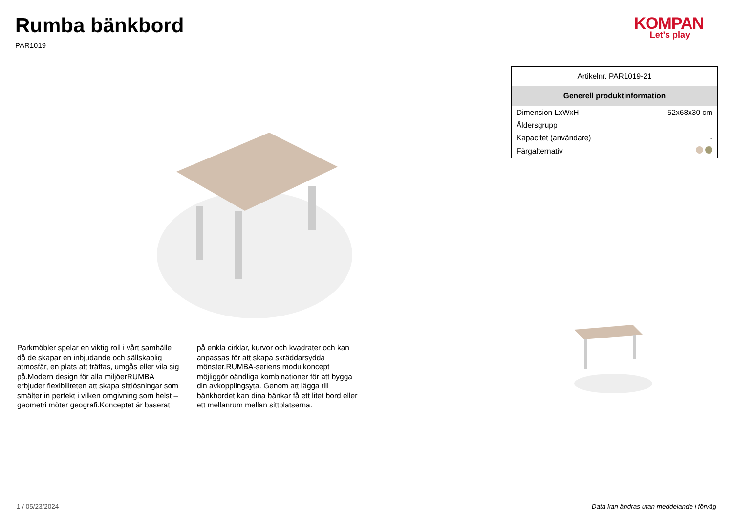Rumba bänkbord
PAR1019
KOMPAN
Let's play
Parkmöbler spelar en viktig roll i vårt samhälle då de skapar en inbjudande och sällskaplig atmosfär, en plats att träffas, umgås eller vila sig på.Modern design för alla miljöerRUMBA erbjuder flexibiliteten att skapa sittlösningar som smälter in perfekt i vilken omgivning som helst – geometri möter geografi.Konceptet är baserat på enkla cirklar, kurvor och kvadrater och kan anpassas för att skapa skräddarsydda mönster.RUMBA-seriens modulkoncept möjliggör oändliga kombinationer för att bygga din avkopplingsyta. Genom att lägga till bänkbordet kan dina bänkar få ett litet bord eller ett mellanrum mellan sittplatserna.
| Artikelnr. PAR1019-21 | |
| Generell produktinformation | |
| Dimension LxWxH | 52x68x30 cm |
| Åldersgrupp | |
| Kapacitet (användare) | - |
| Färgalternativ | |
1 / 05/23/2024 Data kan ändras utan meddelande i förväg